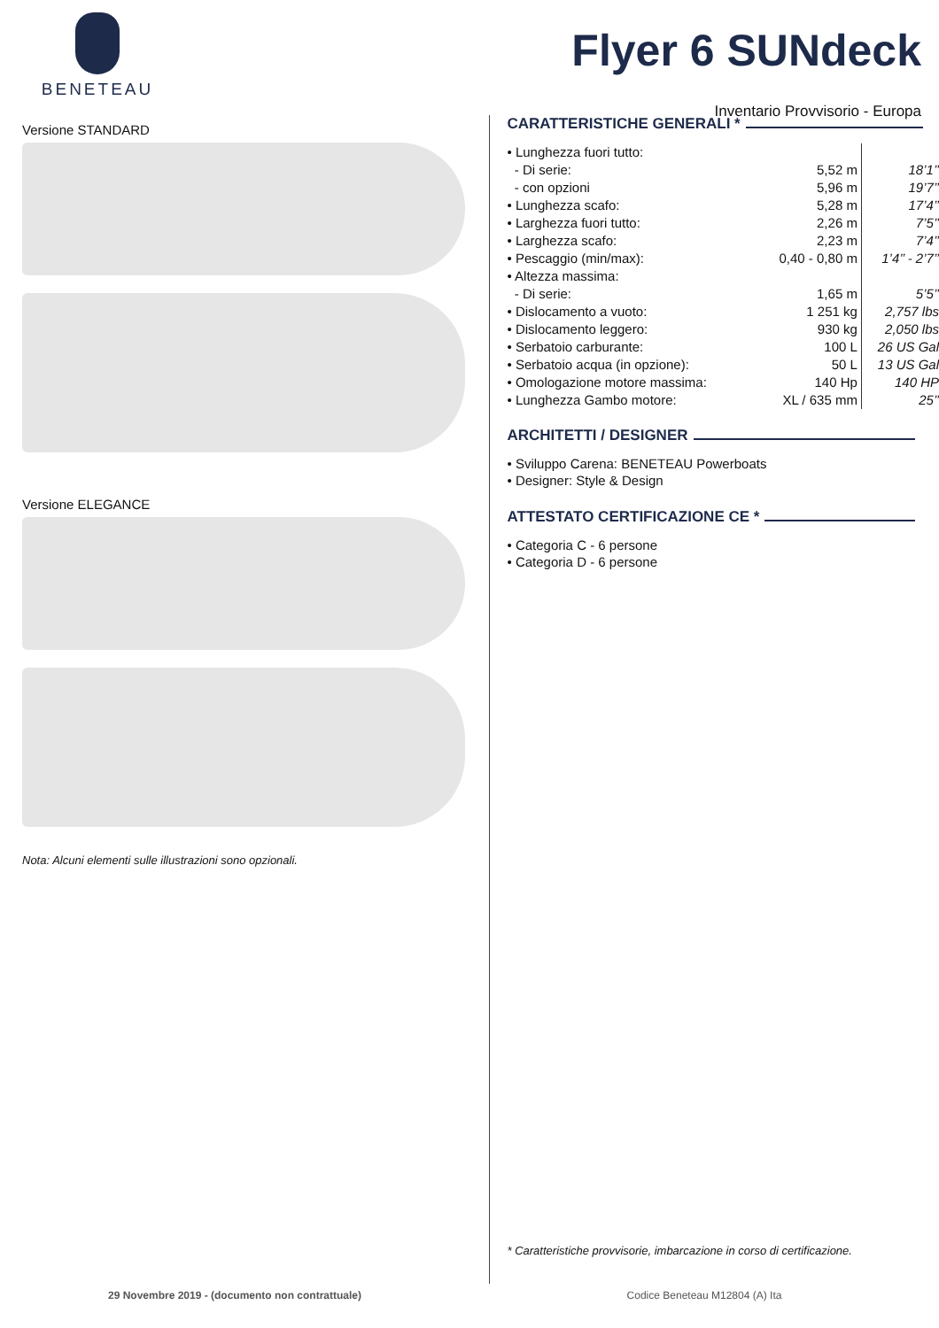BENETEAU
Flyer 6 SUNdeck
Inventario Provvisorio - Europa
Versione STANDARD
Versione ELEGANCE
Nota: Alcuni elementi sulle illustrazioni sono opzionali.
CARATTERISTICHE GENERALI *
| • Lunghezza fuori tutto: | | |
| - Di serie: | 5,52 m | 18’1’’ |
| - con opzioni | 5,96 m | 19’7’’ |
| • Lunghezza scafo: | 5,28 m | 17’4’’ |
| • Larghezza fuori tutto: | 2,26 m | 7’5’’ |
| • Larghezza scafo: | 2,23 m | 7’4’’ |
| • Pescaggio (min/max): | 0,40 - 0,80 m | 1’4’’ - 2’7’’ |
| • Altezza massima: | | |
| - Di serie: | 1,65 m | 5’5’’ |
| • Dislocamento a vuoto: | 1 251 kg | 2,757 lbs |
| • Dislocamento leggero: | 930 kg | 2,050 lbs |
| • Serbatoio carburante: | 100 L | 26 US Gal |
| • Serbatoio acqua (in opzione): | 50 L | 13 US Gal |
| • Omologazione motore massima: | 140 Hp | 140 HP |
| • Lunghezza Gambo motore: | XL / 635 mm | 25’’ |
ARCHITETTI / DESIGNER
• Sviluppo Carena: BENETEAU Powerboats
• Designer: Style & Design
ATTESTATO CERTIFICAZIONE CE *
• Categoria C - 6 persone
• Categoria D - 6 persone
* Caratteristiche provvisorie, imbarcazione in corso di certificazione.
29 Novembre 2019 - (documento non contrattuale) Codice Beneteau M12804 (A) Ita